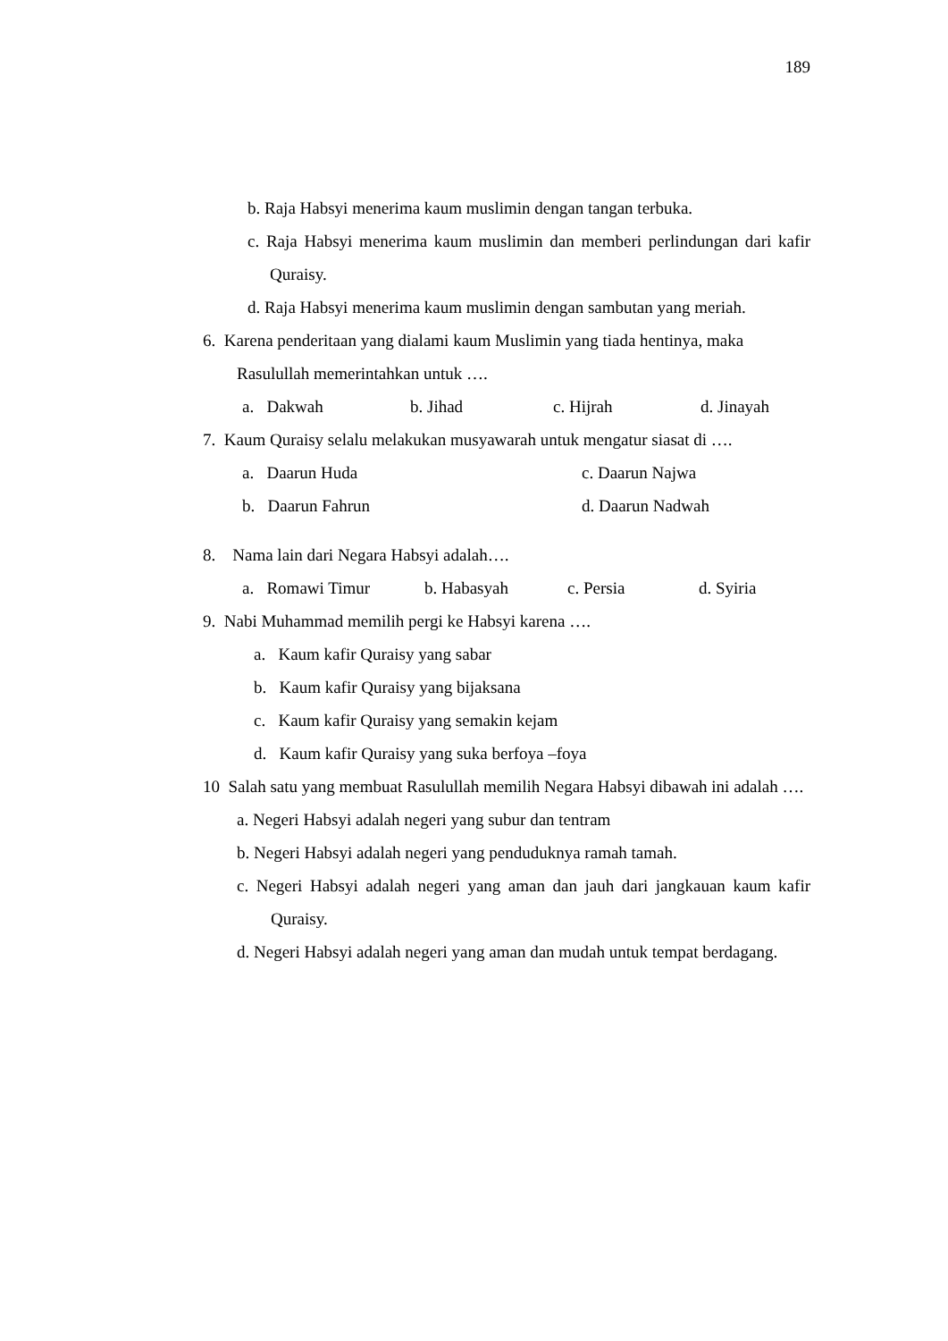189
b. Raja Habsyi menerima kaum muslimin dengan tangan terbuka.
c. Raja Habsyi menerima kaum muslimin dan memberi perlindungan dari kafir Quraisy.
d. Raja Habsyi menerima kaum muslimin dengan sambutan yang meriah.
6. Karena penderitaan yang dialami kaum Muslimin yang tiada hentinya, maka Rasulullah memerintahkan untuk ….
a. Dakwah b. Jihad c. Hijrah d. Jinayah
7. Kaum Quraisy selalu melakukan musyawarah untuk mengatur siasat di ….
a. Daarun Huda c. Daarun Najwa
b. Daarun Fahrun d. Daarun Nadwah
8. Nama lain dari Negara Habsyi adalah….
a. Romawi Timur b. Habasyah c. Persia d. Syiria
9. Nabi Muhammad memilih pergi ke Habsyi karena ….
a. Kaum kafir Quraisy yang sabar
b. Kaum kafir Quraisy yang bijaksana
c. Kaum kafir Quraisy yang semakin kejam
d. Kaum kafir Quraisy yang suka berfoya –foya
10 Salah satu yang membuat Rasulullah memilih Negara Habsyi dibawah ini adalah ….
a. Negeri Habsyi adalah negeri yang subur dan tentram
b. Negeri Habsyi adalah negeri yang penduduknya ramah tamah.
c. Negeri Habsyi adalah negeri yang aman dan jauh dari jangkauan kaum kafir Quraisy.
d. Negeri Habsyi adalah negeri yang aman dan mudah untuk tempat berdagang.